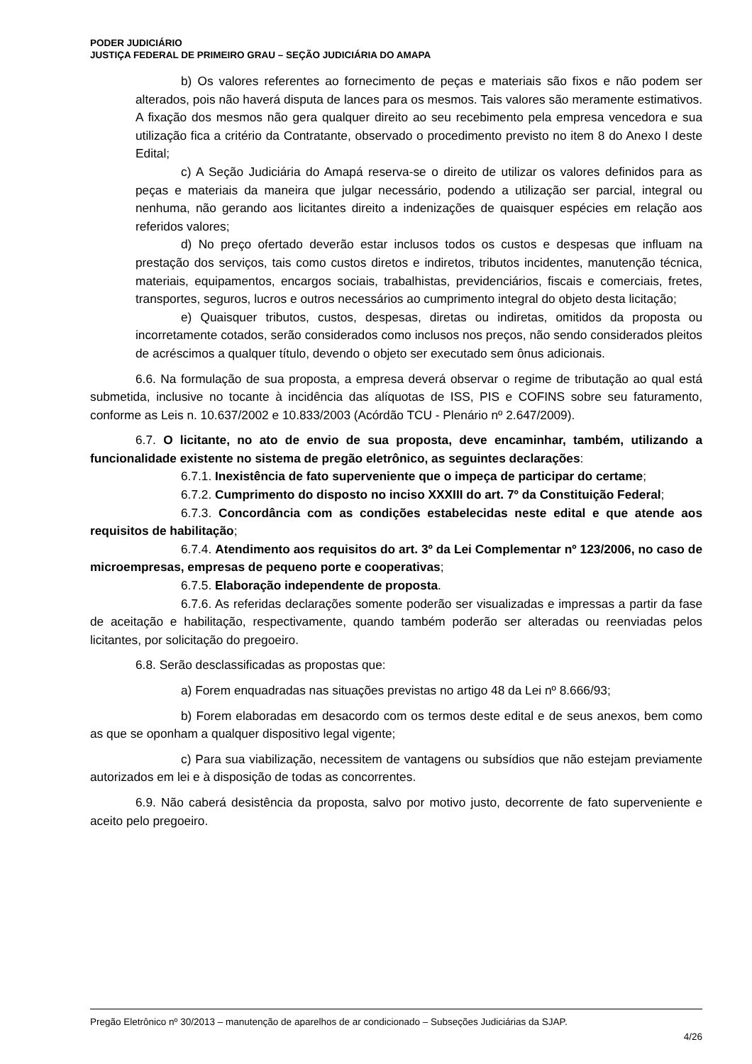PODER JUDICIÁRIO
JUSTIÇA FEDERAL DE PRIMEIRO GRAU – SEÇÃO JUDICIÁRIA DO AMAPA
b) Os valores referentes ao fornecimento de peças e materiais são fixos e não podem ser alterados, pois não haverá disputa de lances para os mesmos. Tais valores são meramente estimativos. A fixação dos mesmos não gera qualquer direito ao seu recebimento pela empresa vencedora e sua utilização fica a critério da Contratante, observado o procedimento previsto no item 8 do Anexo I deste Edital;
c) A Seção Judiciária do Amapá reserva-se o direito de utilizar os valores definidos para as peças e materiais da maneira que julgar necessário, podendo a utilização ser parcial, integral ou nenhuma, não gerando aos licitantes direito a indenizações de quaisquer espécies em relação aos referidos valores;
d) No preço ofertado deverão estar inclusos todos os custos e despesas que influam na prestação dos serviços, tais como custos diretos e indiretos, tributos incidentes, manutenção técnica, materiais, equipamentos, encargos sociais, trabalhistas, previdenciários, fiscais e comerciais, fretes, transportes, seguros, lucros e outros necessários ao cumprimento integral do objeto desta licitação;
e) Quaisquer tributos, custos, despesas, diretas ou indiretas, omitidos da proposta ou incorretamente cotados, serão considerados como inclusos nos preços, não sendo considerados pleitos de acréscimos a qualquer título, devendo o objeto ser executado sem ônus adicionais.
6.6. Na formulação de sua proposta, a empresa deverá observar o regime de tributação ao qual está submetida, inclusive no tocante à incidência das alíquotas de ISS, PIS e COFINS sobre seu faturamento, conforme as Leis n. 10.637/2002 e 10.833/2003 (Acórdão TCU - Plenário nº 2.647/2009).
6.7. O licitante, no ato de envio de sua proposta, deve encaminhar, também, utilizando a funcionalidade existente no sistema de pregão eletrônico, as seguintes declarações:
6.7.1. Inexistência de fato superveniente que o impeça de participar do certame;
6.7.2. Cumprimento do disposto no inciso XXXIII do art. 7º da Constituição Federal;
6.7.3. Concordância com as condições estabelecidas neste edital e que atende aos requisitos de habilitação;
6.7.4. Atendimento aos requisitos do art. 3º da Lei Complementar nº 123/2006, no caso de microempresas, empresas de pequeno porte e cooperativas;
6.7.5. Elaboração independente de proposta.
6.7.6. As referidas declarações somente poderão ser visualizadas e impressas a partir da fase de aceitação e habilitação, respectivamente, quando também poderão ser alteradas ou reenviadas pelos licitantes, por solicitação do pregoeiro.
6.8. Serão desclassificadas as propostas que:
a) Forem enquadradas nas situações previstas no artigo 48 da Lei nº 8.666/93;
b) Forem elaboradas em desacordo com os termos deste edital e de seus anexos, bem como as que se oponham a qualquer dispositivo legal vigente;
c) Para sua viabilização, necessitem de vantagens ou subsídios que não estejam previamente autorizados em lei e à disposição de todas as concorrentes.
6.9. Não caberá desistência da proposta, salvo por motivo justo, decorrente de fato superveniente e aceito pelo pregoeiro.
Pregão Eletrônico nº 30/2013 – manutenção de aparelhos de ar condicionado – Subseções Judiciárias da SJAP.
4/26